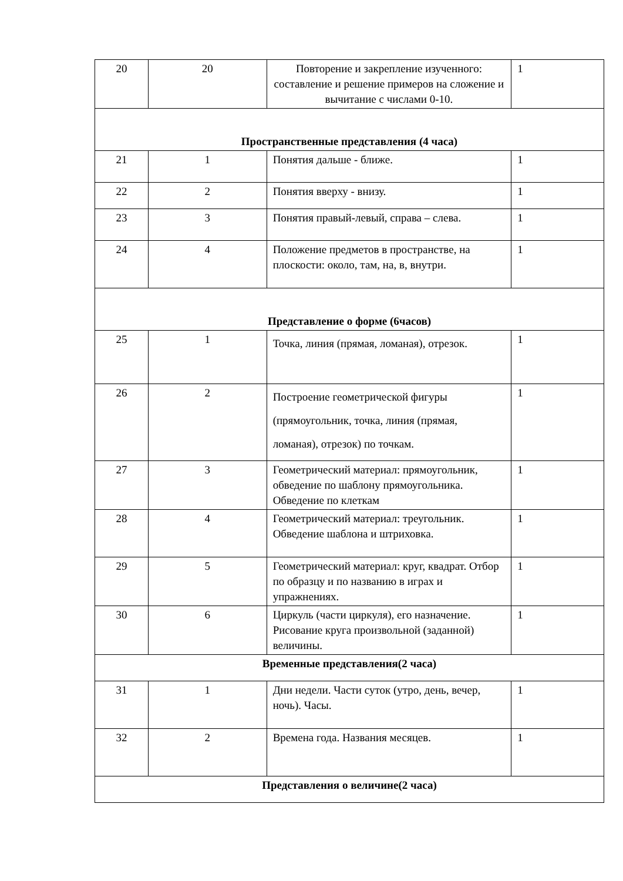| 20 | 20 | Повторение и закрепление изученного: составление и решение примеров на сложение и вычитание с числами 0-10. | 1 |
| Пространственные представления (4 часа) | | | |
| 21 | 1 | Понятия дальше - ближе. | 1 |
| 22 | 2 | Понятия вверху - внизу. | 1 |
| 23 | 3 | Понятия правый-левый, справа – слева. | 1 |
| 24 | 4 | Положение предметов в пространстве, на плоскости: около, там, на, в, внутри. | 1 |
| Представление о форме (6часов) | | | |
| 25 | 1 | Точка, линия (прямая, ломаная), отрезок. | 1 |
| 26 | 2 | Построение геометрической фигуры (прямоугольник, точка, линия (прямая, ломаная), отрезок) по точкам. | 1 |
| 27 | 3 | Геометрический материал: прямоугольник, обведение по шаблону прямоугольника. Обведение по клеткам | 1 |
| 28 | 4 | Геометрический материал: треугольник. Обведение шаблона и штриховка. | 1 |
| 29 | 5 | Геометрический материал: круг, квадрат. Отбор по образцу и по названию в играх и упражнениях. | 1 |
| 30 | 6 | Циркуль (части циркуля), его назначение. Рисование круга произвольной (заданной) величины. | 1 |
| Временные представления(2 часа) | | | |
| 31 | 1 | Дни недели. Части суток (утро, день, вечер, ночь). Часы. | 1 |
| 32 | 2 | Времена года. Названия месяцев. | 1 |
| Представления о величине(2 часа) | | | |